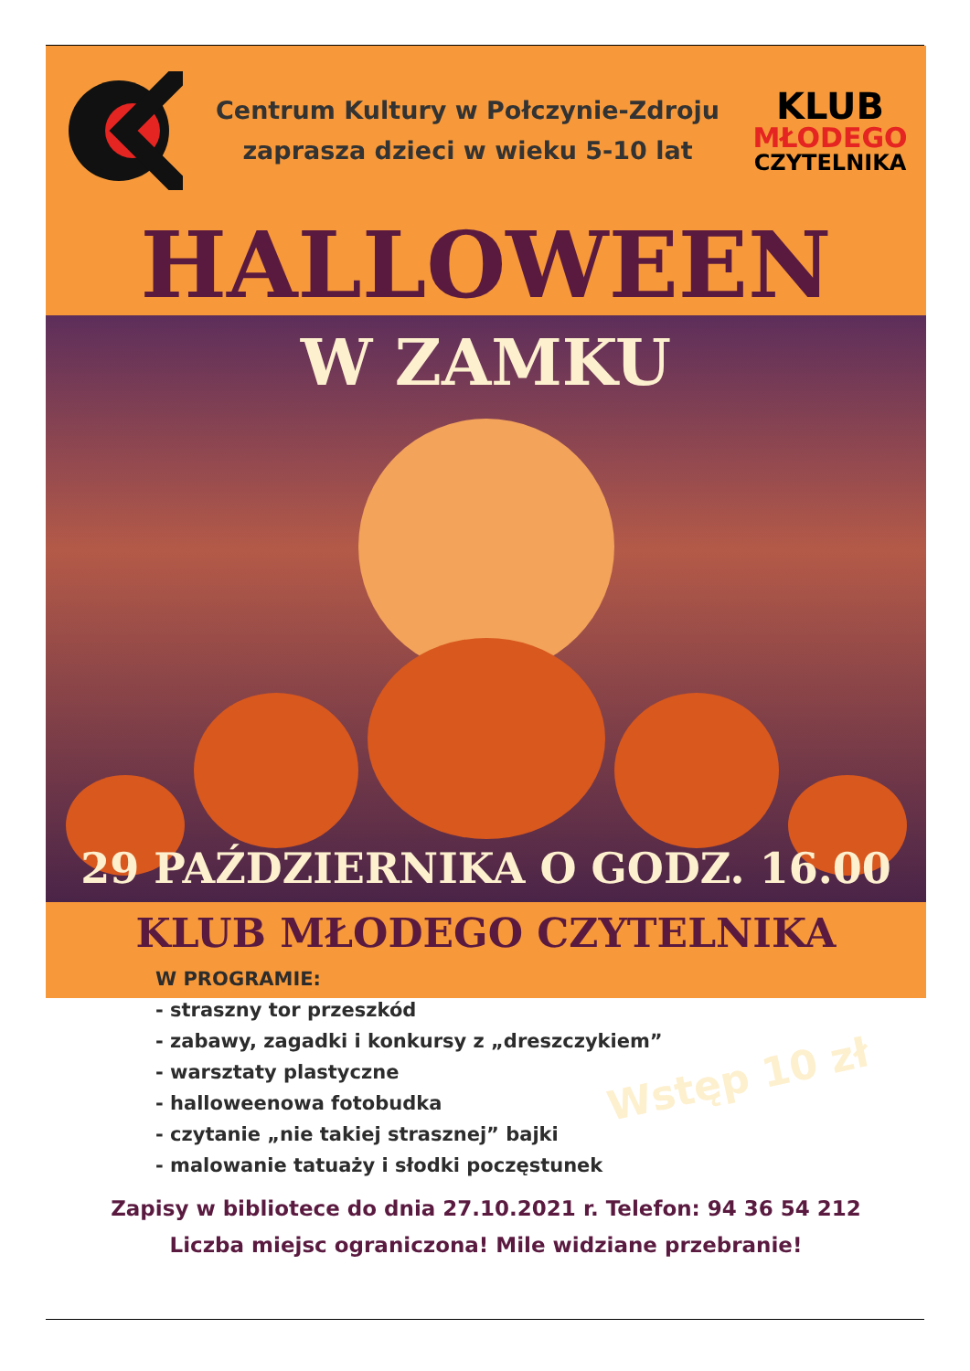Centrum Kultury w Połczynie-Zdroju
zaprasza dzieci w wieku 5-10 lat
KLUB
MŁODEGO
CZYTELNIKA
HALLOWEEN
W ZAMKU
29 PAŹDZIERNIKA O GODZ. 16.00
KLUB MŁODEGO CZYTELNIKA
W PROGRAMIE:
- straszny tor przeszkód
- zabawy, zagadki i konkursy z „dreszczykiem”
- warsztaty plastyczne
- halloweenowa fotobudka
- czytanie „nie takiej strasznej” bajki
- malowanie tatuaży i słodki poczęstunek
Wstęp 10 zł
Zapisy w bibliotece do dnia 27.10.2021 r. Telefon: 94 36 54 212
Liczba miejsc ograniczona! Mile widziane przebranie!